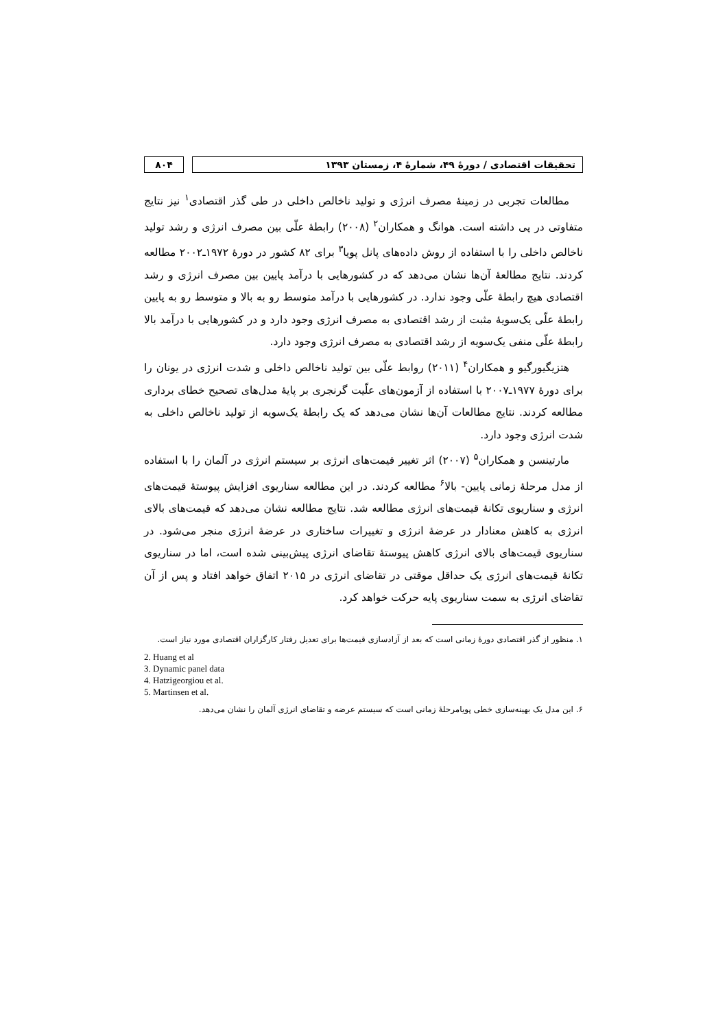تحقیقات اقتصادی / دورهٔ ۴۹، شمارهٔ ۴، زمستان ۱۳۹۳
۸۰۴
مطالعات تجربی در زمینهٔ مصرف انرژی و تولید ناخالص داخلی در طی گذر اقتصادی<sup>۱</sup> نیز نتایج متفاوتی در پی داشته است. هوانگ و همکاران<sup>۲</sup> (۲۰۰۸) رابطهٔ علّی بین مصرف انرژی و رشد تولید ناخالص داخلی را با استفاده از روش داده‌های پانل پویا<sup>۳</sup> برای ۸۲ کشور در دورهٔ ۱۹۷۲ـ۲۰۰۲ مطالعه کردند. نتایج مطالعهٔ آن‌ها نشان می‌دهد که در کشورهایی با درآمد پایین بین مصرف انرژی و رشد اقتصادی هیچ رابطهٔ علّی وجود ندارد. در کشورهایی با درآمد متوسط رو به بالا و متوسط رو به پایین رابطهٔ علّی یک‌سویهٔ مثبت از رشد اقتصادی به مصرف انرژی وجود دارد و در کشورهایی با درآمد بالا رابطهٔ علّی منفی یک‌سویه از رشد اقتصادی به مصرف انرژی وجود دارد.
هتزیگیورگیو و همکاران<sup>۴</sup> (۲۰۱۱) روابط علّی بین تولید ناخالص داخلی و شدت انرژی در یونان را برای دورهٔ ۱۹۷۷ـ۲۰۰۷ با استفاده از آزمون‌های علّیت گرنجری بر پایهٔ مدل‌های تصحیح خطای برداری مطالعه کردند. نتایج مطالعات آن‌ها نشان می‌دهد که یک رابطهٔ یک‌سویه از تولید ناخالص داخلی به شدت انرژی وجود دارد.
مارتینسن و همکاران<sup>۵</sup> (۲۰۰۷) اثر تغییر قیمت‌های انرژی بر سیستم انرژی در آلمان را با استفاده از مدل مرحلهٔ زمانی پایین- بالا<sup>۶</sup> مطالعه کردند. در این مطالعه سناریوی افزایش پیوستهٔ قیمت‌های انرژی و سناریوی تکانهٔ قیمت‌های انرژی مطالعه شد. نتایج مطالعه نشان می‌دهد که قیمت‌های بالای انرژی به کاهش معنادار در عرضهٔ انرژی و تغییرات ساختاری در عرضهٔ انرژی منجر می‌شود. در سناریوی قیمت‌های بالای انرژی کاهش پیوستهٔ تقاضای انرژی پیش‌بینی شده است، اما در سناریوی تکانهٔ قیمت‌های انرژی یک حداقل موقتی در تقاضای انرژی در ۲۰۱۵ اتفاق خواهد افتاد و پس از آن تقاضای انرژی به سمت سناریوی پایه حرکت خواهد کرد.
۱. منظور از گذر اقتصادی دورهٔ زمانی است که بعد از آزادسازی قیمت‌ها برای تعدیل رفتار کارگزاران اقتصادی مورد نیاز است.
2. Huang et al
3. Dynamic panel data
4. Hatzigeorgiou et al.
5. Martinsen et al.
۶. این مدل یک بهینه‌سازی خطی پویامرحلهٔ زمانی است که سیستم عرضه و تقاضای انرژی آلمان را نشان می‌دهد.